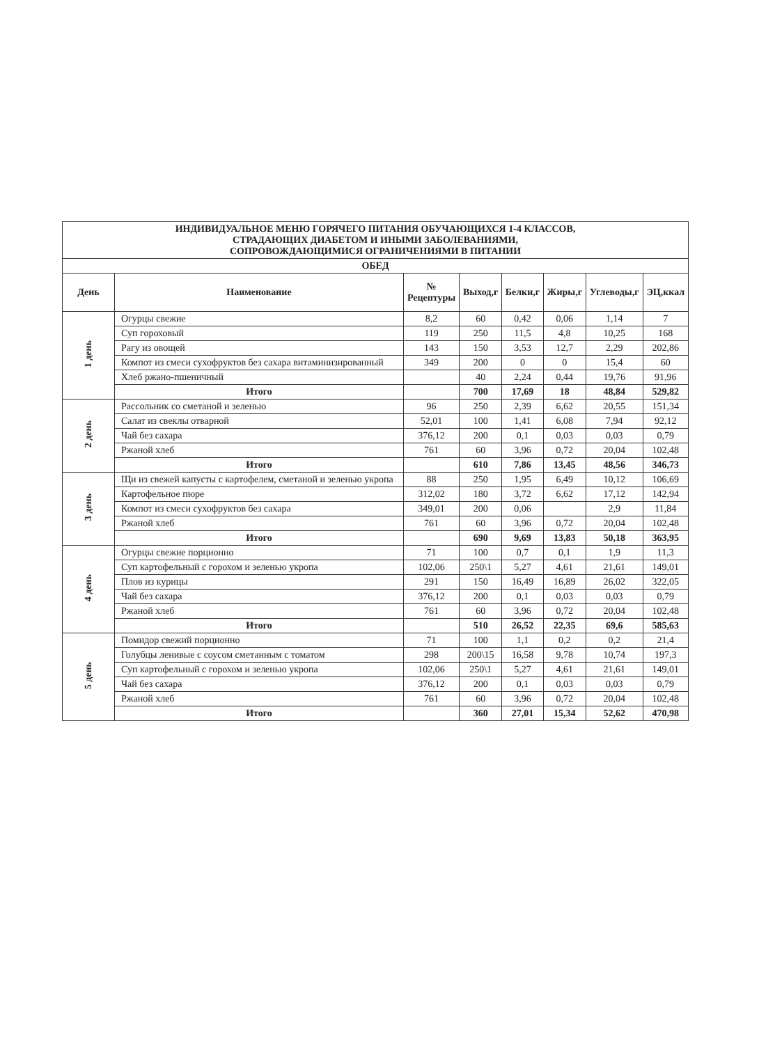| ИНДИВИДУАЛЬНОЕ МЕНЮ ГОРЯЧЕГО ПИТАНИЯ ОБУЧАЮЩИХСЯ 1-4 КЛАССОВ, СТРАДАЮЩИХ ДИАБЕТОМ И ИНЫМИ ЗАБОЛЕВАНИЯМИ, СОПРОВОЖДАЮЩИМИСЯ ОГРАНИЧЕНИЯМИ В ПИТАНИИ | | | | | | | |
| --- | --- | --- | --- | --- | --- | --- | --- |
| ОБЕД | | | | | | | |
| День | Наименование | № Рецептуры | Выход,г | Белки,г | Жиры,г | Углеводы,г | ЭЦ,ккал |
| 1 день | Огурцы свежие | 8,2 | 60 | 0,42 | 0,06 | 1,14 | 7 |
| | Суп гороховый | 119 | 250 | 11,5 | 4,8 | 10,25 | 168 |
| | Рагу из овощей | 143 | 150 | 3,53 | 12,7 | 2,29 | 202,86 |
| | Компот из смеси сухофруктов без сахара витаминизированный | 349 | 200 | 0 | 0 | 15,4 | 60 |
| | Хлеб ржано-пшеничный | | 40 | 2,24 | 0,44 | 19,76 | 91,96 |
| | Итого | | 700 | 17,69 | 18 | 48,84 | 529,82 |
| 2 день | Рассольник со сметаной и зеленью | 96 | 250 | 2,39 | 6,62 | 20,55 | 151,34 |
| | Салат из свеклы отварной | 52,01 | 100 | 1,41 | 6,08 | 7,94 | 92,12 |
| | Чай без сахара | 376,12 | 200 | 0,1 | 0,03 | 0,03 | 0,79 |
| | Ржаной хлеб | 761 | 60 | 3,96 | 0,72 | 20,04 | 102,48 |
| | Итого | | 610 | 7,86 | 13,45 | 48,56 | 346,73 |
| 3 день | Щи из свежей капусты с картофелем, сметаной и зеленью укропа | 88 | 250 | 1,95 | 6,49 | 10,12 | 106,69 |
| | Картофельное пюре | 312,02 | 180 | 3,72 | 6,62 | 17,12 | 142,94 |
| | Компот из смеси сухофруктов без сахара | 349,01 | 200 | 0,06 | | 2,9 | 11,84 |
| | Ржаной хлеб | 761 | 60 | 3,96 | 0,72 | 20,04 | 102,48 |
| | Итого | | 690 | 9,69 | 13,83 | 50,18 | 363,95 |
| 4 день | Огурцы свежие порционно | 71 | 100 | 0,7 | 0,1 | 1,9 | 11,3 |
| | Суп картофельный с горохом и зеленью укропа | 102,06 | 250\1 | 5,27 | 4,61 | 21,61 | 149,01 |
| | Плов из курицы | 291 | 150 | 16,49 | 16,89 | 26,02 | 322,05 |
| | Чай без сахара | 376,12 | 200 | 0,1 | 0,03 | 0,03 | 0,79 |
| | Ржаной хлеб | 761 | 60 | 3,96 | 0,72 | 20,04 | 102,48 |
| | Итого | | 510 | 26,52 | 22,35 | 69,6 | 585,63 |
| 5 день | Помидор свежий порционно | 71 | 100 | 1,1 | 0,2 | 0,2 | 21,4 |
| | Голубцы ленивые с соусом сметанным с томатом | 298 | 200\15 | 16,58 | 9,78 | 10,74 | 197,3 |
| | Суп картофельный с горохом и зеленью укропа | 102,06 | 250\1 | 5,27 | 4,61 | 21,61 | 149,01 |
| | Чай без сахара | 376,12 | 200 | 0,1 | 0,03 | 0,03 | 0,79 |
| | Ржаной хлеб | 761 | 60 | 3,96 | 0,72 | 20,04 | 102,48 |
| | Итого | | 360 | 27,01 | 15,34 | 52,62 | 470,98 |